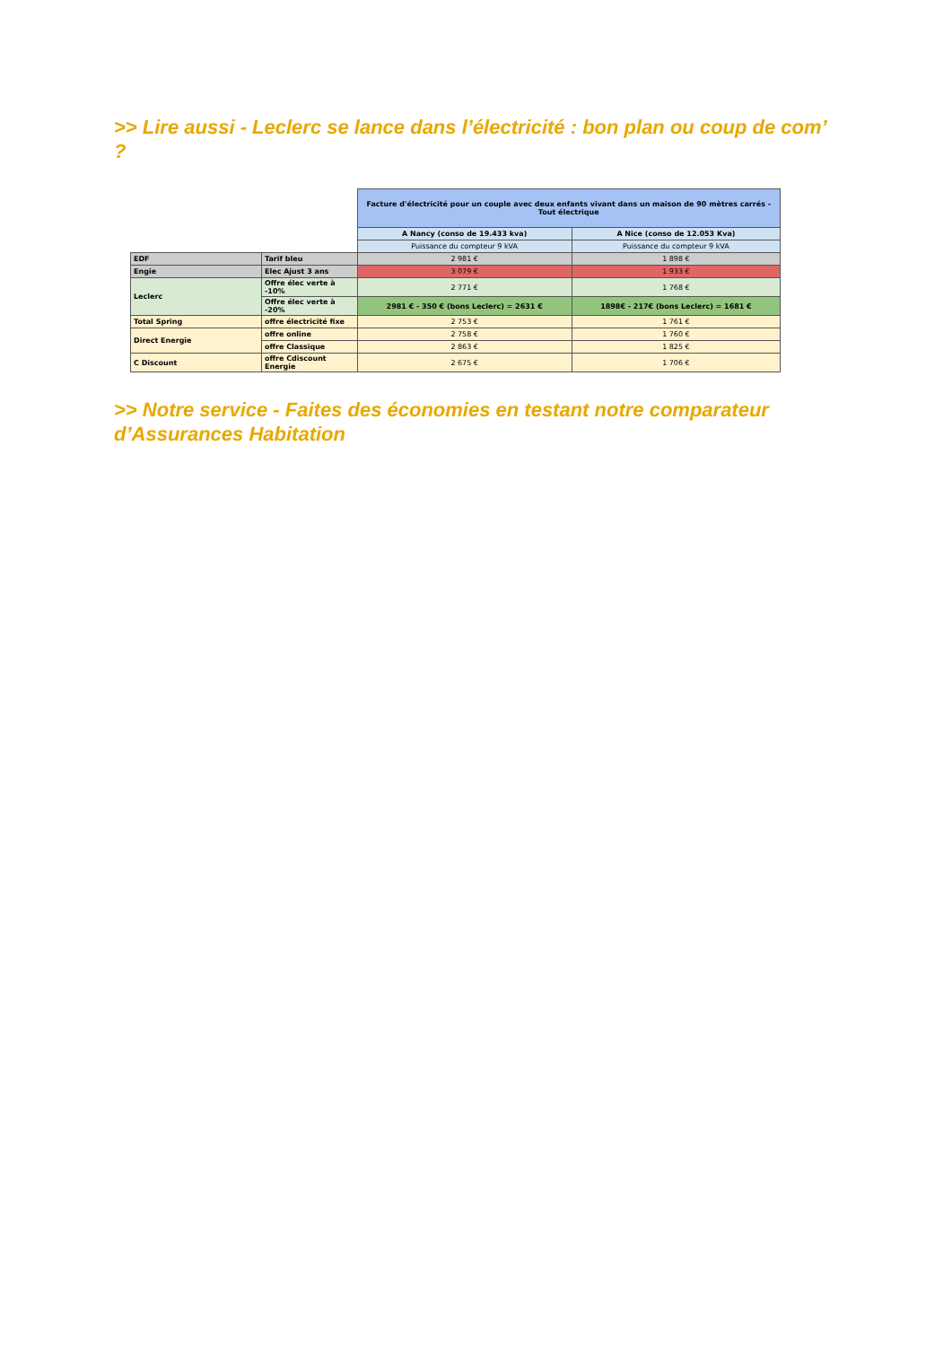>> Lire aussi - Leclerc se lance dans l’électricité : bon plan ou coup de com’ ?
| | | Facture d'électricité pour un couple avec deux enfants vivant dans un maison de 90 mètres carrés - Tout électrique | |
| | | A Nancy (conso de 19.433 kva) | A Nice (conso de 12.053 Kva) |
| | | Puissance du compteur 9 kVA | Puissance du compteur 9 kVA |
| EDF | Tarif bleu | 2 981 € | 1 898 € |
| Engie | Elec Ajust 3 ans | 3 079 € | 1 933 € |
| Leclerc | Offre élec verte à -10% | 2 771 € | 1 768 € |
| | Offre élec verte à -20% | 2981 € - 350 € (bons Leclerc) = 2631 € | 1898€ - 217€ (bons Leclerc) = 1681 € |
| Total Spring | offre électricité fixe | 2 753 € | 1 761 € |
| Direct Energie | offre online | 2 758 € | 1 760 € |
| | offre Classique | 2 863 € | 1 825 € |
| C Discount | offre Cdiscount Energie | 2 675 € | 1 706 € |
>> Notre service - Faites des économies en testant notre comparateur d’Assurances Habitation